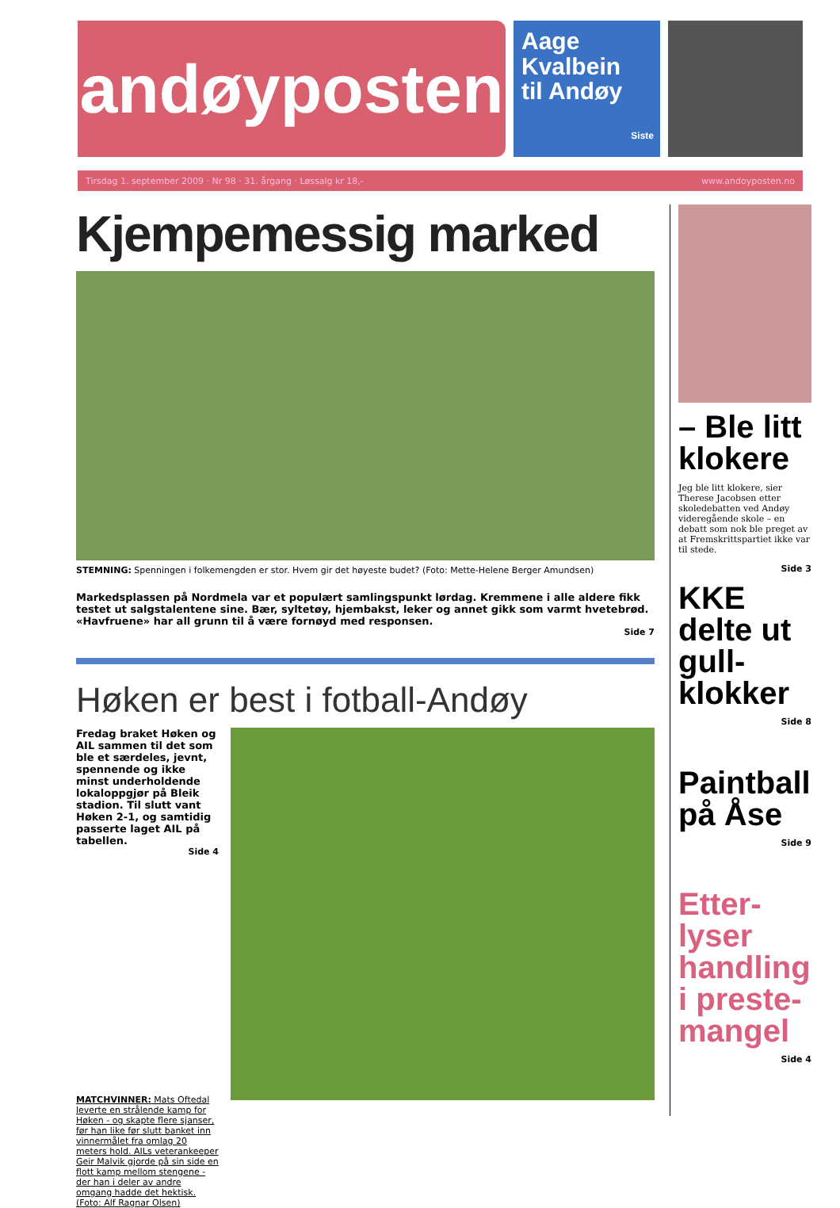andøyposten
Aage
Kvalbein
til Andøy
Siste
Tirsdag 1. september 2009 · Nr 98 · 31. årgang · Løssalg kr 18,- www.andoyposten.no
Kjempemessig marked
STEMNING: Spenningen i folkemengden er stor. Hvem gir det høyeste budet? (Foto: Mette-Helene Berger Amundsen)
Markedsplassen på Nordmela var et populært samlingspunkt lørdag. Kremmene i alle aldere fikk testet ut salgstalentene sine. Bær, syltetøy, hjembakst, leker og annet gikk som varmt hvetebrød. «Havfruene» har all grunn til å være fornøyd med responsen.
Side 7
Høken er best i fotball-Andøy
Fredag braket Høken og AIL sammen til det som ble et særdeles, jevnt, spennende og ikke minst underholdende lokaloppgjør på Bleik stadion. Til slutt vant Høken 2-1, og samtidig passerte laget AIL på tabellen.
Side 4
MATCHVINNER: Mats Oftedal leverte en strålende kamp for Høken - og skapte flere sjanser, før han like før slutt banket inn vinnermålet fra omlag 20 meters hold. AILs veterankeeper Geir Malvik gjorde på sin side en flott kamp mellom stengene - der han i deler av andre omgang hadde det hektisk. (Foto: Alf Ragnar Olsen)
– Ble litt klokere
Jeg ble litt klokere, sier Therese Jacobsen etter skoledebatten ved Andøy videregående skole – en debatt som nok ble preget av at Fremskrittspartiet ikke var til stede.
Side 3
KKE delte ut gull-klokker
Side 8
Paintball på Åse
Side 9
Etter-lyser handling i preste-mangel
Side 4